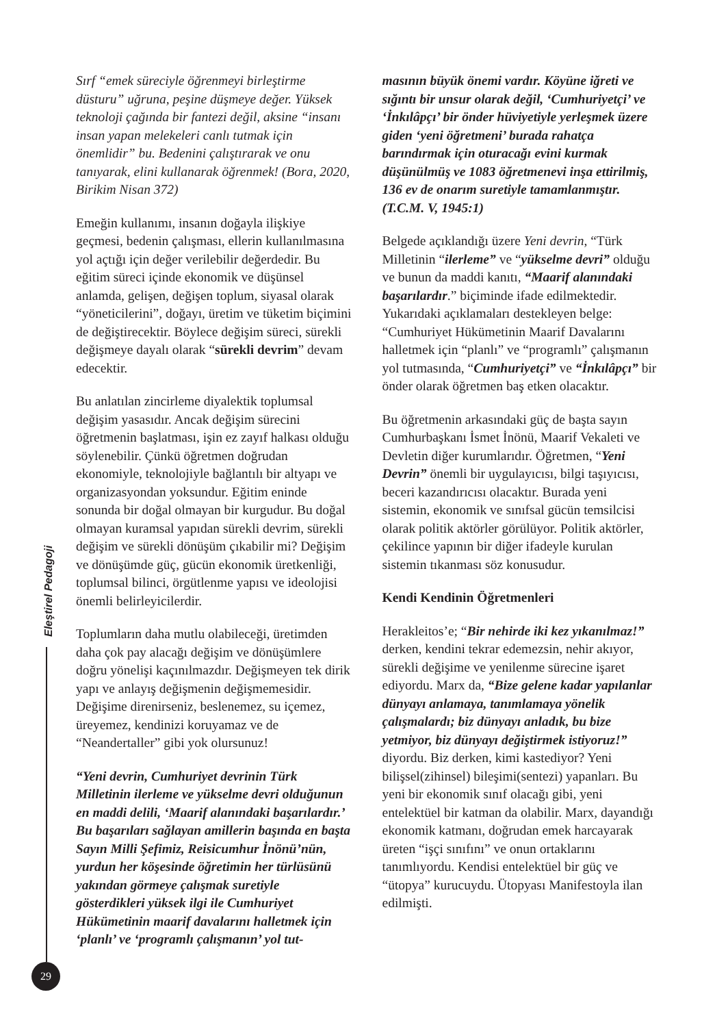Eleştirel Pedagoji
Sırf “emek süreciyle öğrenmeyi birleştirme düsturu” uğruna, peşine düşmeye değer. Yüksek teknoloji çağında bir fantezi değil, aksine “insanı insan yapan melekeleri canlı tutmak için önemlidir” bu. Bedenini çalıştırarak ve onu tanıyarak, elini kullanarak öğrenmek! (Bora, 2020, Birikim Nisan 372)
Emeğin kullanımı, insanın doğayla ilişkiye geçmesi, bedenin çalışması, ellerin kullanılmasına yol açtığı için değer verilebilir değerdedir. Bu eğitim süreci içinde ekonomik ve düşünsel anlamda, gelişen, değişen toplum, siyasal olarak “yöneticilerini”, doğayı, üretim ve tüketim biçimini de değiştirecektir. Böylece değişim süreci, sürekli değişmeye dayalı olarak “sürekli devrim” devam edecektir.
Bu anlatılan zincirleme diyalektik toplumsal değişim yasasıdır. Ancak değişim sürecini öğretmenin başlatması, işin ez zayıf halkası olduğu söylenebilir. Çünkü öğretmen doğrudan ekonomiyle, teknolojiyle bağlantılı bir altyapı ve organizasyondan yoksundur. Eğitim eninde sonunda bir doğal olmayan bir kurgudur. Bu doğal olmayan kuramsal yapıdan sürekli devrim, sürekli değişim ve sürekli dönüşüm çıkabilir mi? Değişim ve dönüşümde güç, gücün ekonomik üretkenliği, toplumsal bilinci, örgütlenme yapısı ve ideolojisi önemli belirleyicilerdir.
Toplumların daha mutlu olabileceği, üretimden daha çok pay alacağı değişim ve dönüşümlere doğru yönelişi kaçınılmazdır. Değişmeyen tek dirik yapı ve anlayış değişmenin değişmemesidir. Değişime direnirseniz, beslenemez, su içemez, üreyemez, kendinizi koruyamaz ve de “Neandertaller” gibi yok olursunuz!
“Yeni devrin, Cumhuriyet devrinin Türk Milletinin ilerleme ve yükselme devri olduğunun en maddi delili, ‘Maarif alanındaki başarılardır.’ Bu başarıları sağlayan amillerin başında en başta Sayın Milli Şefimiz, Reisicumhur İnönü’nün, yurdun her köşesinde öğretimin her türlüsünü yakından görmeye çalışmak suretiyle gösterdikleri yüksek ilgi ile Cumhuriyet Hükümetinin maarif davalarını halletmek için ‘planlı’ ve ‘programlı çalışmanın’ yol tut-
masının büyük önemi vardır. Köyüne iğreti ve sığıntı bir unsur olarak değil, ‘Cumhuriyetçi’ ve ‘İnkılâpçı’ bir önder hüviyetiyle yerleşmek üzere giden ‘yeni öğretmeni’ burada rahatça barındırmak için oturacağı evini kurmak düşünülmüş ve 1083 öğretmenevi inşa ettirilmiş, 136 ev de onarım suretiyle tamamlanmıştır. (T.C.M. V, 1945:1)
Belgede açıklandığı üzere Yeni devrin, “Türk Milletinin “ilerleme” ve “yükselme devri” olduğu ve bunun da maddi kanıtı, “Maarif alanındaki başarılardır.” biçiminde ifade edilmektedir. Yukarıdaki açıklamaları destekleyen belge: “Cumhuriyet Hükümetinin Maarif Davalarını halletmek için “planlı” ve “programlı” çalışmanın yol tutmasında, “Cumhuriyetçi” ve “İnkılâpçı” bir önder olarak öğretmen baş etken olacaktır.
Bu öğretmenin arkasındaki güç de başta sayın Cumhurbaşkanı İsmet İnönü, Maarif Vekaleti ve Devletin diğer kurumlarıdır. Öğretmen, “Yeni Devrin” önemli bir uygulayıcısı, bilgi taşıyıcısı, beceri kazandırıcısı olacaktır. Burada yeni sistemin, ekonomik ve sınıfsal gücün temsilcisi olarak politik aktörler görülüyor. Politik aktörler, çekilince yapının bir diğer ifadeyle kurulan sistemin tıkanması söz konusudur.
Kendi Kendinin Öğretmenleri
Herakleitos’e; “Bir nehirde iki kez yıkanılmaz!” derken, kendini tekrar edemezsin, nehir akıyor, sürekli değişime ve yenilenme sürecine işaret ediyordu. Marx da, “Bize gelene kadar yapılanlar dünyayı anlamaya, tanımlamaya yönelik çalışmalardı; biz dünyayı anladık, bu bize yetmiyor, biz dünyayı değiştirmek istiyoruz!” diyordu. Biz derken, kimi kastediyor? Yeni bilişsel(zihinsel) bileşimi(sentezi) yapanları. Bu yeni bir ekonomik sınıf olacağı gibi, yeni entelektüel bir katman da olabilir. Marx, dayandığı ekonomik katmanı, doğrudan emek harcayarak üreten “işçi sınıfını” ve onun ortaklarını tanımlıyordu. Kendisi entelektüel bir güç ve “ütopya” kurucuydu. Ütopyası Manifestoyla ilan edilmişti.
29